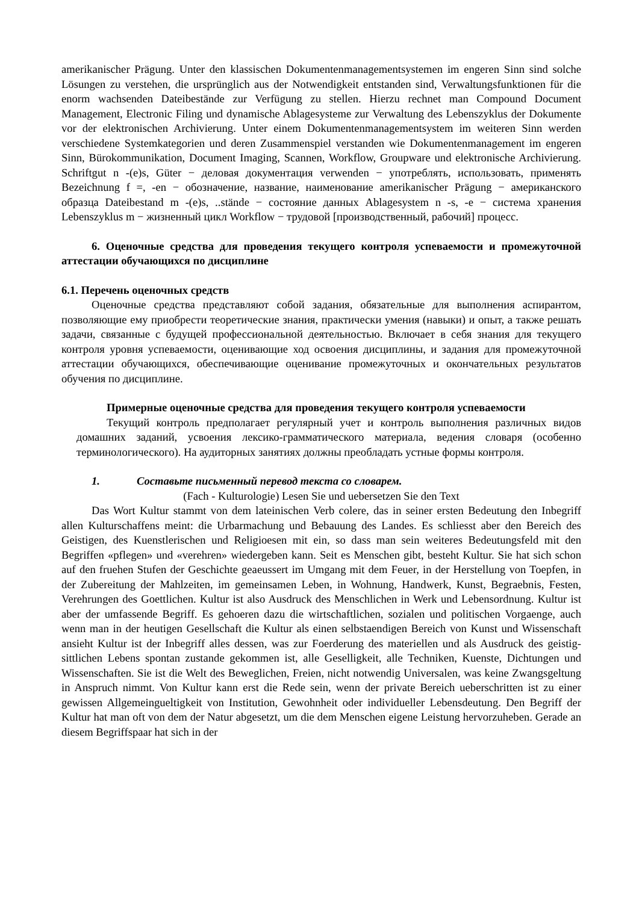amerikanischer Prägung. Unter den klassischen Dokumentenmanagementsystemen im engeren Sinn sind solche Lösungen zu verstehen, die ursprünglich aus der Notwendigkeit entstanden sind, Verwaltungsfunktionen für die enorm wachsenden Dateibestände zur Verfügung zu stellen. Hierzu rechnet man Compound Document Management, Electronic Filing und dynamische Ablagesysteme zur Verwaltung des Lebenszyklus der Dokumente vor der elektronischen Archivierung. Unter einem Dokumentenmanagementsystem im weiteren Sinn werden verschiedene Systemkategorien und deren Zusammenspiel verstanden wie Dokumentenmanagement im engeren Sinn, Bürokommunikation, Document Imaging, Scannen, Workflow, Groupware und elektronische Archivierung. Schriftgut n -(e)s, Güter − деловая документация verwenden − употреблять, использовать, применять Bezeichnung f =, -en − обозначение, название, наименование amerikanischer Prägung − американского образца Dateibestand m -(e)s, ..stände − состояние данных Ablagesystem n -s, -e − система хранения Lebenszyklus m − жизненный цикл Workflow − трудовой [производственный, рабочий] процесс.
6. Оценочные средства для проведения текущего контроля успеваемости и промежуточной аттестации обучающихся по дисциплине
6.1. Перечень оценочных средств
Оценочные средства представляют собой задания, обязательные для выполнения аспирантом, позволяющие ему приобрести теоретические знания, практически умения (навыки) и опыт, а также решать задачи, связанные с будущей профессиональной деятельностью. Включает в себя знания для текущего контроля уровня успеваемости, оценивающие ход освоения дисциплины, и задания для промежуточной аттестации обучающихся, обеспечивающие оценивание промежуточных и окончательных результатов обучения по дисциплине.
Примерные оценочные средства для проведения текущего контроля успеваемости
Текущий контроль предполагает регулярный учет и контроль выполнения различных видов домашних заданий, усвоения лексико-грамматического материала, ведения словаря (особенно терминологического). На аудиторных занятиях должны преобладать устные формы контроля.
1. Составьте письменный перевод текста со словарем.
(Fach - Kulturologie) Lesen Sie und uebersetzen Sie den Text
Das Wort Kultur stammt von dem lateinischen Verb colere, das in seiner ersten Bedeutung den Inbegriff allen Kulturschaffens meint: die Urbarmachung und Bebauung des Landes. Es schliesst aber den Bereich des Geistigen, des Kuenstlerischen und Religioesen mit ein, so dass man sein weiteres Bedeutungsfeld mit den Begriffen «pflegen» und «verehren» wiedergeben kann. Seit es Menschen gibt, besteht Kultur. Sie hat sich schon auf den fruehen Stufen der Geschichte geaeussert im Umgang mit dem Feuer, in der Herstellung von Toepfen, in der Zubereitung der Mahlzeiten, im gemeinsamen Leben, in Wohnung, Handwerk, Kunst, Begraebnis, Festen, Verehrungen des Goettlichen. Kultur ist also Ausdruck des Menschlichen in Werk und Lebensordnung. Kultur ist aber der umfassende Begriff. Es gehoeren dazu die wirtschaftlichen, sozialen und politischen Vorgaenge, auch wenn man in der heutigen Gesellschaft die Kultur als einen selbstaendigen Bereich von Kunst und Wissenschaft ansieht Kultur ist der Inbegriff alles dessen, was zur Foerderung des materiellen und als Ausdruck des geistig-sittlichen Lebens spontan zustande gekommen ist, alle Geselligkeit, alle Techniken, Kuenste, Dichtungen und Wissenschaften. Sie ist die Welt des Beweglichen, Freien, nicht notwendig Universalen, was keine Zwangsgeltung in Anspruch nimmt. Von Kultur kann erst die Rede sein, wenn der private Bereich ueberschritten ist zu einer gewissen Allgemeingueltigkeit von Institution, Gewohnheit oder individueller Lebensdeutung. Den Begriff der Kultur hat man oft von dem der Natur abgesetzt, um die dem Menschen eigene Leistung hervorzuheben. Gerade an diesem Begriffspaar hat sich in der